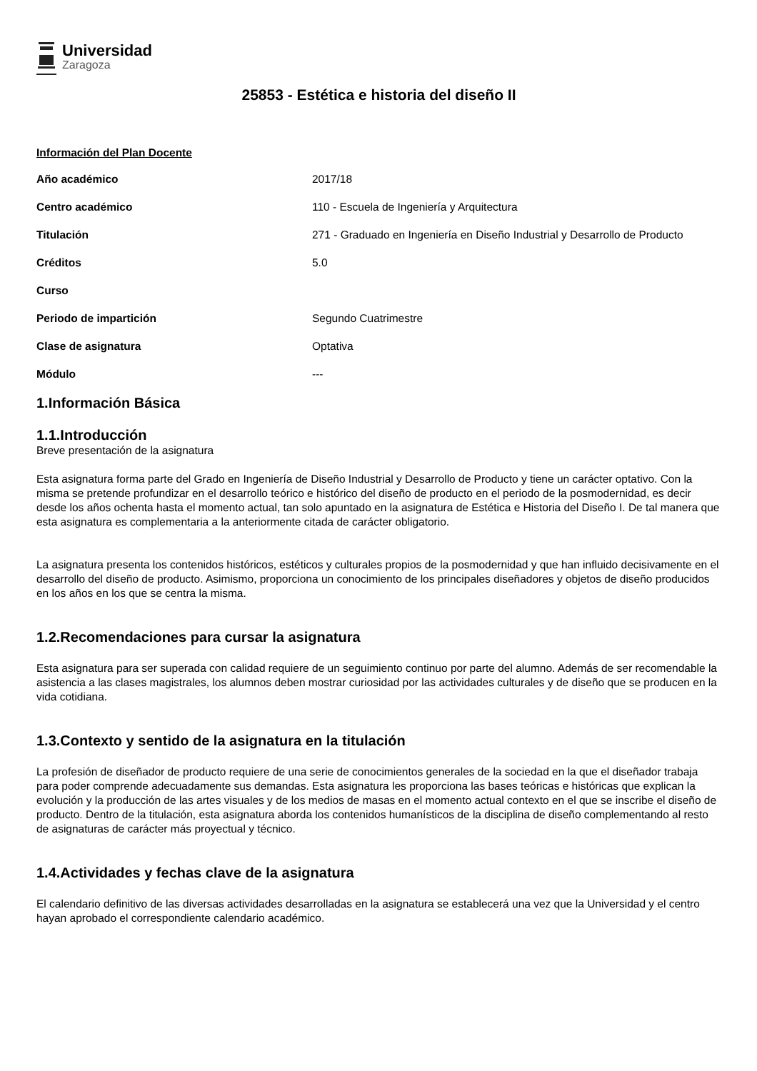Universidad
Zaragoza
25853 - Estética e historia del diseño II
Información del Plan Docente
| Año académico | 2017/18 |
| Centro académico | 110 - Escuela de Ingeniería y Arquitectura |
| Titulación | 271 - Graduado en Ingeniería en Diseño Industrial y Desarrollo de Producto |
| Créditos | 5.0 |
| Curso | |
| Periodo de impartición | Segundo Cuatrimestre |
| Clase de asignatura | Optativa |
| Módulo | --- |
1.Información Básica
1.1.Introducción
Breve presentación de la asignatura
Esta asignatura forma parte del Grado en Ingeniería de Diseño Industrial y Desarrollo de Producto y tiene un carácter optativo. Con la misma se pretende profundizar en el desarrollo teórico e histórico del diseño de producto en el periodo de la posmodernidad, es decir desde los años ochenta hasta el momento actual, tan solo apuntado en la asignatura de Estética e Historia del Diseño I. De tal manera que esta asignatura es complementaria a la anteriormente citada de carácter obligatorio.
La asignatura presenta los contenidos históricos, estéticos y culturales propios de la posmodernidad y que han influido decisivamente en el desarrollo del diseño de producto. Asimismo, proporciona un conocimiento de los principales diseñadores y objetos de diseño producidos en los años en los que se centra la misma.
1.2.Recomendaciones para cursar la asignatura
Esta asignatura para ser superada con calidad requiere de un seguimiento continuo por parte del alumno. Además de ser recomendable la asistencia a las clases magistrales, los alumnos deben mostrar curiosidad por las actividades culturales y de diseño que se producen en la vida cotidiana.
1.3.Contexto y sentido de la asignatura en la titulación
La profesión de diseñador de producto requiere de una serie de conocimientos generales de la sociedad en la que el diseñador trabaja para poder comprende adecuadamente sus demandas. Esta asignatura les proporciona las bases teóricas e históricas que explican la evolución y la producción de las artes visuales y de los medios de masas en el momento actual contexto en el que se inscribe el diseño de producto. Dentro de la titulación, esta asignatura aborda los contenidos humanísticos de la disciplina de diseño complementando al resto de asignaturas de carácter más proyectual y técnico.
1.4.Actividades y fechas clave de la asignatura
El calendario definitivo de las diversas actividades desarrolladas en la asignatura se establecerá una vez que la Universidad y el centro hayan aprobado el correspondiente calendario académico.